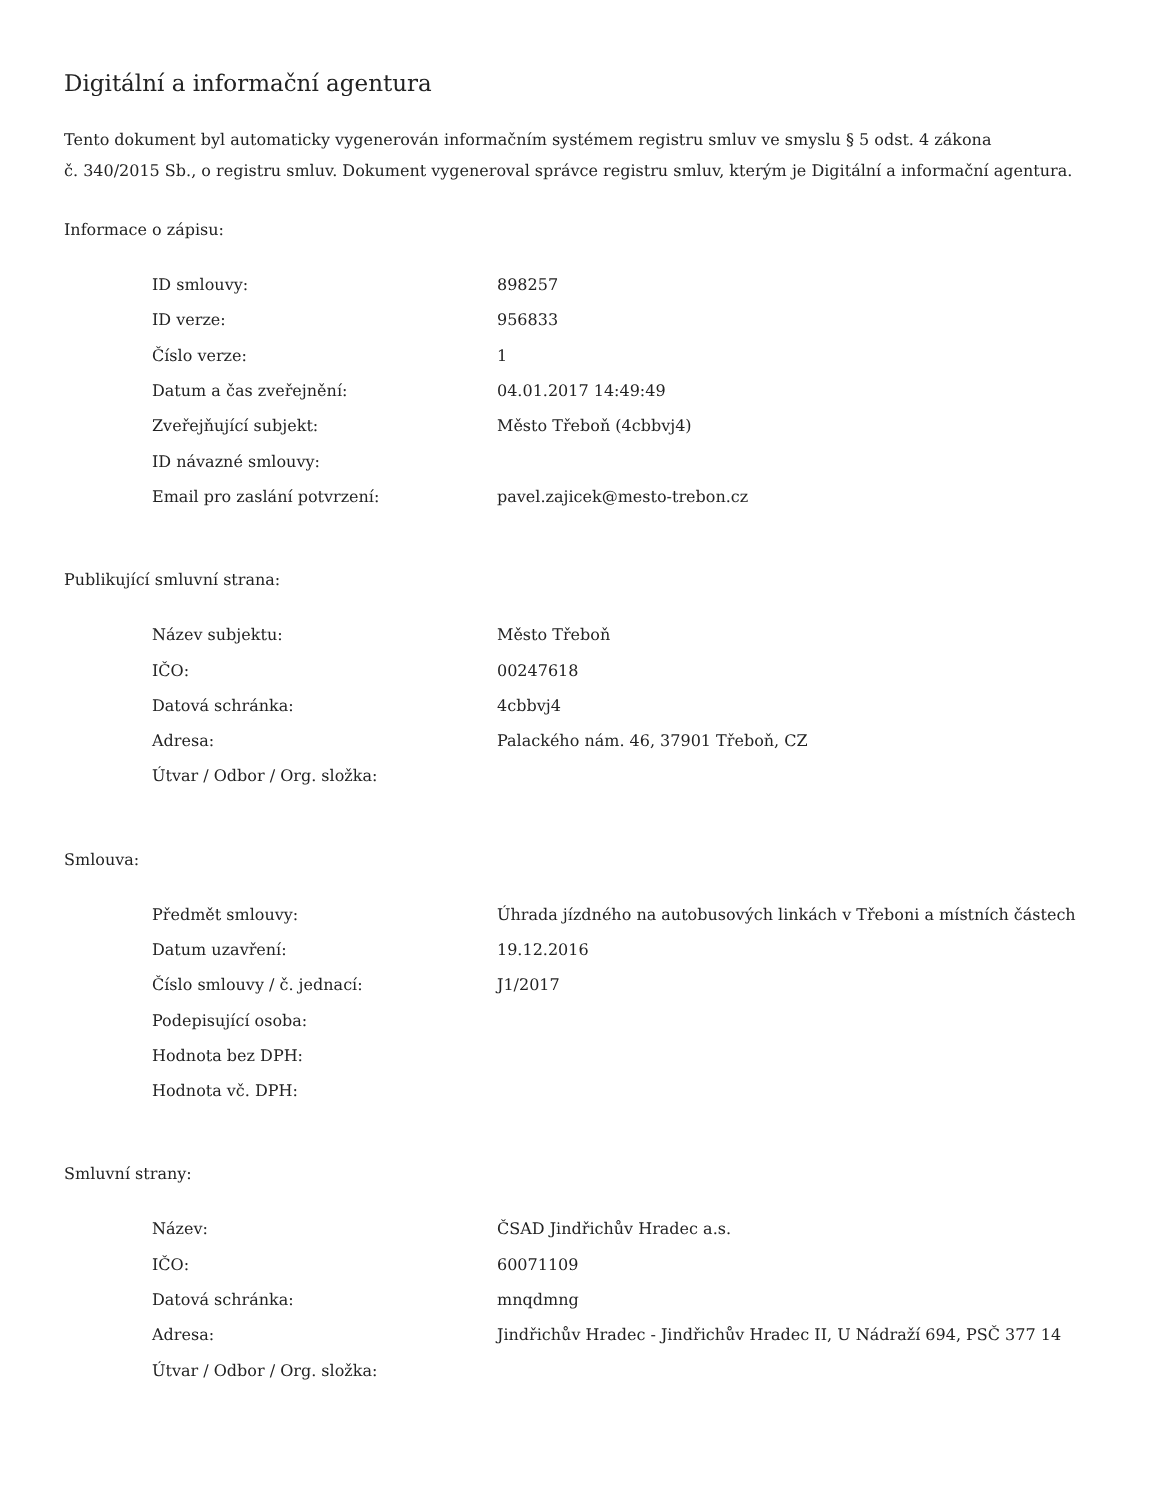Digitální a informační agentura
Tento dokument byl automaticky vygenerován informačním systémem registru smluv ve smyslu § 5 odst. 4 zákona
č. 340/2015 Sb., o registru smluv. Dokument vygeneroval správce registru smluv, kterým je Digitální a informační agentura.
Informace o zápisu:
| ID smlouvy: | 898257 |
| ID verze: | 956833 |
| Číslo verze: | 1 |
| Datum a čas zveřejnění: | 04.01.2017 14:49:49 |
| Zveřejňující subjekt: | Město Třeboň (4cbbvj4) |
| ID návazné smlouvy: | |
| Email pro zaslání potvrzení: | pavel.zajicek@mesto-trebon.cz |
Publikující smluvní strana:
| Název subjektu: | Město Třeboň |
| IČO: | 00247618 |
| Datová schránka: | 4cbbvj4 |
| Adresa: | Palackého nám. 46, 37901 Třeboň, CZ |
| Útvar / Odbor / Org. složka: | |
Smlouva:
| Předmět smlouvy: | Úhrada jízdného na autobusových linkách v Třeboni a místních částech |
| Datum uzavření: | 19.12.2016 |
| Číslo smlouvy / č. jednací: | J1/2017 |
| Podepisující osoba: | |
| Hodnota bez DPH: | |
| Hodnota vč. DPH: | |
Smluvní strany:
| Název: | ČSAD Jindřichův Hradec a.s. |
| IČO: | 60071109 |
| Datová schránka: | mnqdmng |
| Adresa: | Jindřichův Hradec - Jindřichův Hradec II, U Nádraží 694, PSČ 377 14 |
| Útvar / Odbor / Org. složka: | |